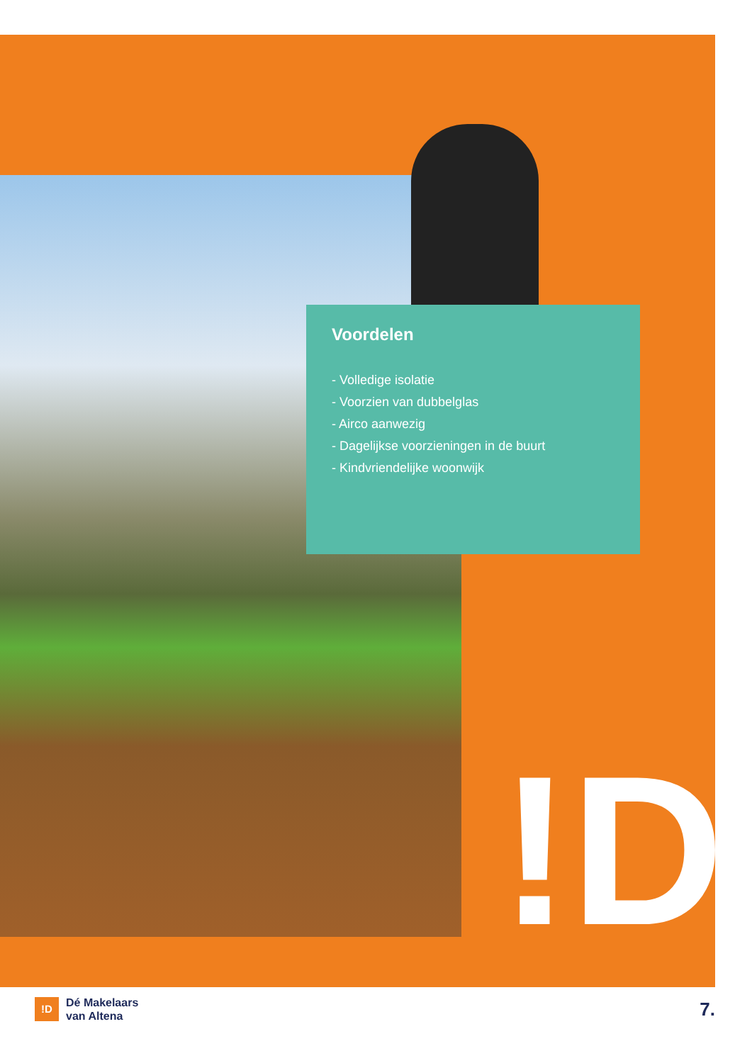!D
Voordelen
- Volledige isolatie
- Voorzien van dubbelglas
- Airco aanwezig
- Dagelijkse voorzieningen in de buurt
- Kindvriendelijke woonwijk
!D
Dé Makelaars
van Altena
7.